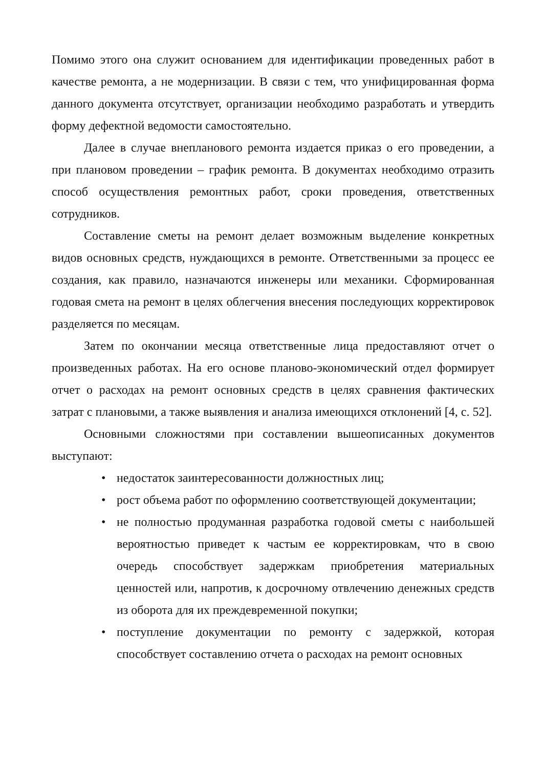Помимо этого она служит основанием для идентификации проведенных работ в качестве ремонта, а не модернизации. В связи с тем, что унифицированная форма данного документа отсутствует, организации необходимо разработать и утвердить форму дефектной ведомости самостоятельно.
Далее в случае внепланового ремонта издается приказ о его проведении, а при плановом проведении – график ремонта. В документах необходимо отразить способ осуществления ремонтных работ, сроки проведения, ответственных сотрудников.
Составление сметы на ремонт делает возможным выделение конкретных видов основных средств, нуждающихся в ремонте. Ответственными за процесс ее создания, как правило, назначаются инженеры или механики. Сформированная годовая смета на ремонт в целях облегчения внесения последующих корректировок разделяется по месяцам.
Затем по окончании месяца ответственные лица предоставляют отчет о произведенных работах. На его основе планово-экономический отдел формирует отчет о расходах на ремонт основных средств в целях сравнения фактических затрат с плановыми, а также выявления и анализа имеющихся отклонений [4, с. 52].
Основными сложностями при составлении вышеописанных документов выступают:
• недостаток заинтересованности должностных лиц;
• рост объема работ по оформлению соответствующей документации;
• не полностью продуманная разработка годовой сметы с наибольшей вероятностью приведет к частым ее корректировкам, что в свою очередь способствует задержкам приобретения материальных ценностей или, напротив, к досрочному отвлечению денежных средств из оборота для их преждевременной покупки;
• поступление документации по ремонту с задержкой, которая способствует составлению отчета о расходах на ремонт основных